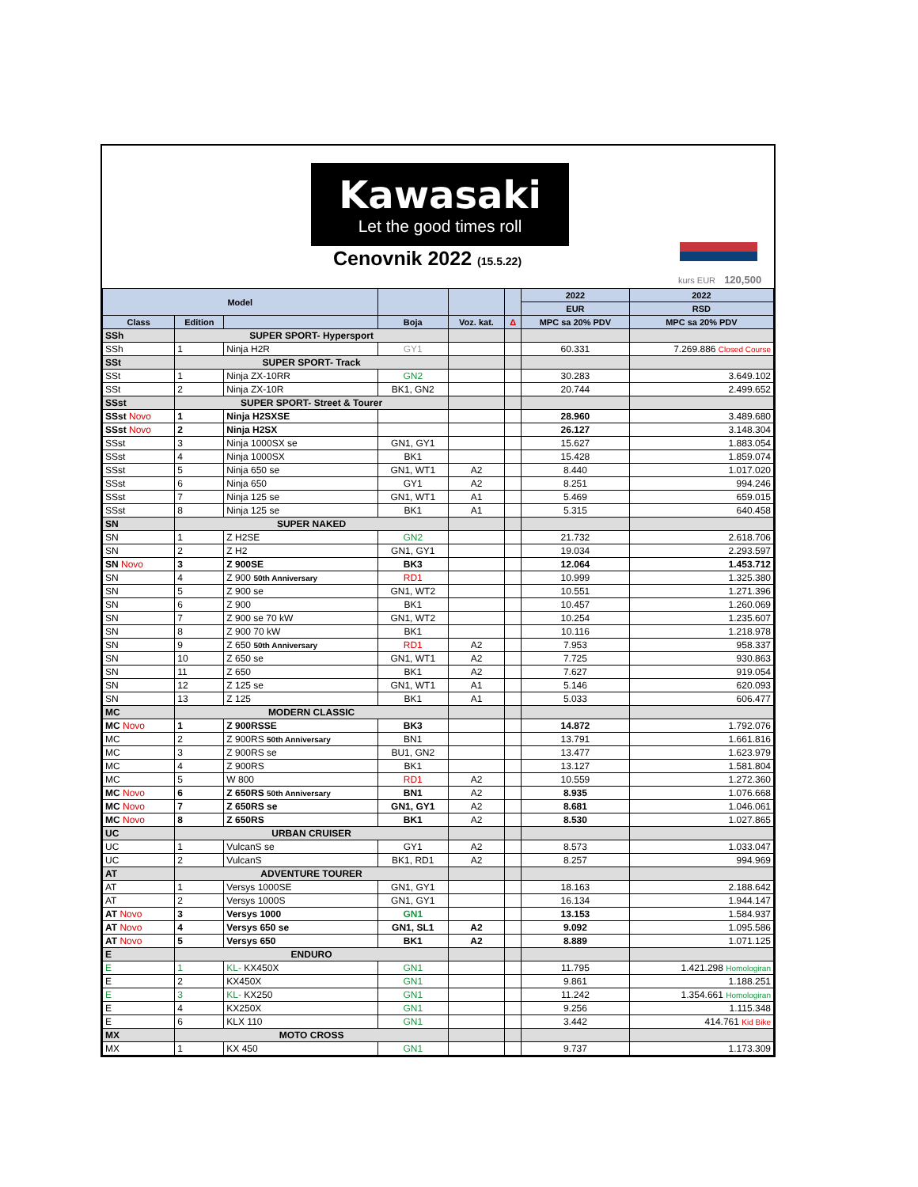Kawasaki
Let the good times roll
Cenovnik 2022 (15.5.22)
kurs EUR 120,500
| Model | | | | | | 2022 | 2022 |
| --- | --- | --- | --- | --- | --- | --- | --- |
| | | | | | | EUR | RSD |
| Class | Edition | | Boja | Voz. kat. | Δ | MPC sa 20% PDV | MPC sa 20% PDV |
| SSh | SUPER SPORT- Hypersport | | | | | | |
| SSh | 1 | Ninja H2R | GY1 | | | 60.331 | 7.269.886 Closed Course |
| SSt | SUPER SPORT- Track | | | | | | |
| SSt | 1 | Ninja ZX-10RR | GN2 | | | 30.283 | 3.649.102 |
| SSt | 2 | Ninja ZX-10R | BK1, GN2 | | | 20.744 | 2.499.652 |
| SSst | SUPER SPORT- Street & Tourer | | | | | | |
| SSst Novo | 1 | Ninja H2SXSE | | | | 28.960 | 3.489.680 |
| SSst Novo | 2 | Ninja H2SX | | | | 26.127 | 3.148.304 |
| SSst | 3 | Ninja 1000SX se | GN1, GY1 | | | 15.627 | 1.883.054 |
| SSst | 4 | Ninja 1000SX | BK1 | | | 15.428 | 1.859.074 |
| SSst | 5 | Ninja 650 se | GN1, WT1 | A2 | | 8.440 | 1.017.020 |
| SSst | 6 | Ninja 650 | GY1 | A2 | | 8.251 | 994.246 |
| SSst | 7 | Ninja 125 se | GN1, WT1 | A1 | | 5.469 | 659.015 |
| SSst | 8 | Ninja 125 se | BK1 | A1 | | 5.315 | 640.458 |
| SN | SUPER NAKED | | | | | | |
| SN | 1 | Z H2SE | GN2 | | | 21.732 | 2.618.706 |
| SN | 2 | Z H2 | GN1, GY1 | | | 19.034 | 2.293.597 |
| SN Novo | 3 | Z 900SE | BK3 | | | 12.064 | 1.453.712 |
| SN | 4 | Z 900 50th Anniversary | RD1 | | | 10.999 | 1.325.380 |
| SN | 5 | Z 900 se | GN1, WT2 | | | 10.551 | 1.271.396 |
| SN | 6 | Z 900 | BK1 | | | 10.457 | 1.260.069 |
| SN | 7 | Z 900 se 70 kW | GN1, WT2 | | | 10.254 | 1.235.607 |
| SN | 8 | Z 900 70 kW | BK1 | | | 10.116 | 1.218.978 |
| SN | 9 | Z 650 50th Anniversary | RD1 | A2 | | 7.953 | 958.337 |
| SN | 10 | Z 650 se | GN1, WT1 | A2 | | 7.725 | 930.863 |
| SN | 11 | Z 650 | BK1 | A2 | | 7.627 | 919.054 |
| SN | 12 | Z 125 se | GN1, WT1 | A1 | | 5.146 | 620.093 |
| SN | 13 | Z 125 | BK1 | A1 | | 5.033 | 606.477 |
| MC | MODERN CLASSIC | | | | | | |
| MC Novo | 1 | Z 900RSSE | BK3 | | | 14.872 | 1.792.076 |
| MC | 2 | Z 900RS 50th Anniversary | BN1 | | | 13.791 | 1.661.816 |
| MC | 3 | Z 900RS se | BU1, GN2 | | | 13.477 | 1.623.979 |
| MC | 4 | Z 900RS | BK1 | | | 13.127 | 1.581.804 |
| MC | 5 | W 800 | RD1 | A2 | | 10.559 | 1.272.360 |
| MC Novo | 6 | Z 650RS 50th Anniversary | BN1 | A2 | | 8.935 | 1.076.668 |
| MC Novo | 7 | Z 650RS se | GN1, GY1 | A2 | | 8.681 | 1.046.061 |
| MC Novo | 8 | Z 650RS | BK1 | A2 | | 8.530 | 1.027.865 |
| UC | URBAN CRUISER | | | | | | |
| UC | 1 | VulcanS se | GY1 | A2 | | 8.573 | 1.033.047 |
| UC | 2 | VulcanS | BK1, RD1 | A2 | | 8.257 | 994.969 |
| AT | ADVENTURE TOURER | | | | | | |
| AT | 1 | Versys 1000SE | GN1, GY1 | | | 18.163 | 2.188.642 |
| AT | 2 | Versys 1000S | GN1, GY1 | | | 16.134 | 1.944.147 |
| AT Novo | 3 | Versys 1000 | GN1 | | | 13.153 | 1.584.937 |
| AT Novo | 4 | Versys 650 se | GN1, SL1 | A2 | | 9.092 | 1.095.586 |
| AT Novo | 5 | Versys 650 | BK1 | A2 | | 8.889 | 1.071.125 |
| E | ENDURO | | | | | | |
| E | 1 | KL- KX450X | GN1 | | | 11.795 | 1.421.298 Homologiran |
| E | 2 | KX450X | GN1 | | | 9.861 | 1.188.251 |
| E | 3 | KL- KX250 | GN1 | | | 11.242 | 1.354.661 Homologiran |
| E | 4 | KX250X | GN1 | | | 9.256 | 1.115.348 |
| E | 6 | KLX 110 | GN1 | | | 3.442 | 414.761 Kid Bike |
| MX | MOTO CROSS | | | | | | |
| MX | 1 | KX 450 | GN1 | | | 9.737 | 1.173.309 |